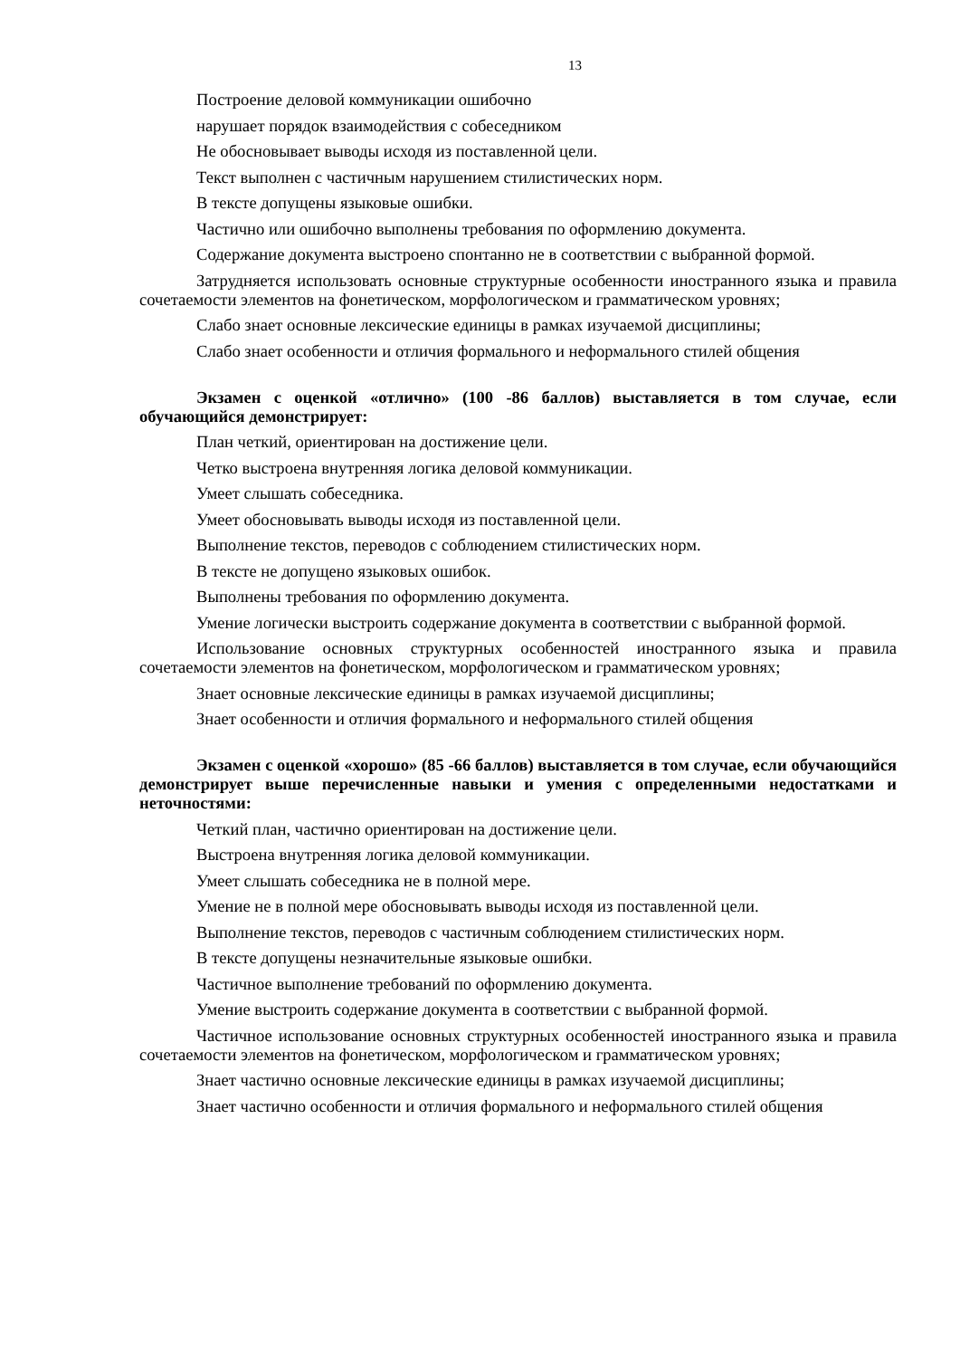13
Построение деловой коммуникации ошибочно
нарушает порядок взаимодействия с собеседником
Не обосновывает выводы исходя из поставленной цели.
Текст выполнен с частичным нарушением стилистических норм.
В тексте допущены языковые ошибки.
Частично или ошибочно выполнены требования по оформлению документа.
Содержание документа выстроено спонтанно не в соответствии с выбранной формой.
Затрудняется использовать основные структурные особенности иностранного языка и правила сочетаемости элементов на фонетическом, морфологическом и грамматическом уровнях;
Слабо знает основные лексические единицы в рамках изучаемой дисциплины;
Слабо знает особенности и отличия формального и неформального стилей общения
Экзамен с оценкой «отлично» (100 -86 баллов) выставляется в том случае, если обучающийся демонстрирует:
План четкий, ориентирован на достижение цели.
Четко выстроена внутренняя логика деловой коммуникации.
Умеет слышать собеседника.
Умеет обосновывать выводы исходя из поставленной цели.
Выполнение текстов, переводов с соблюдением стилистических норм.
В тексте не допущено языковых ошибок.
Выполнены требования по оформлению документа.
Умение логически выстроить содержание документа в соответствии с выбранной формой.
Использование основных структурных особенностей иностранного языка и правила сочетаемости элементов на фонетическом, морфологическом и грамматическом уровнях;
Знает основные лексические единицы в рамках изучаемой дисциплины;
Знает особенности и отличия формального и неформального стилей общения
Экзамен с оценкой «хорошо» (85 -66 баллов) выставляется в том случае, если обучающийся демонстрирует выше перечисленные навыки и умения с определенными недостатками и неточностями:
Четкий план, частично ориентирован на достижение цели.
Выстроена внутренняя логика деловой коммуникации.
Умеет слышать собеседника не в полной мере.
Умение не в полной мере обосновывать выводы исходя из поставленной цели.
Выполнение текстов, переводов с частичным соблюдением стилистических норм.
В тексте допущены незначительные языковые ошибки.
Частичное выполнение требований по оформлению документа.
Умение выстроить содержание документа в соответствии с выбранной формой.
Частичное использование основных структурных особенностей иностранного языка и правила сочетаемости элементов на фонетическом, морфологическом и грамматическом уровнях;
Знает частично основные лексические единицы в рамках изучаемой дисциплины;
Знает частично особенности и отличия формального и неформального стилей общения